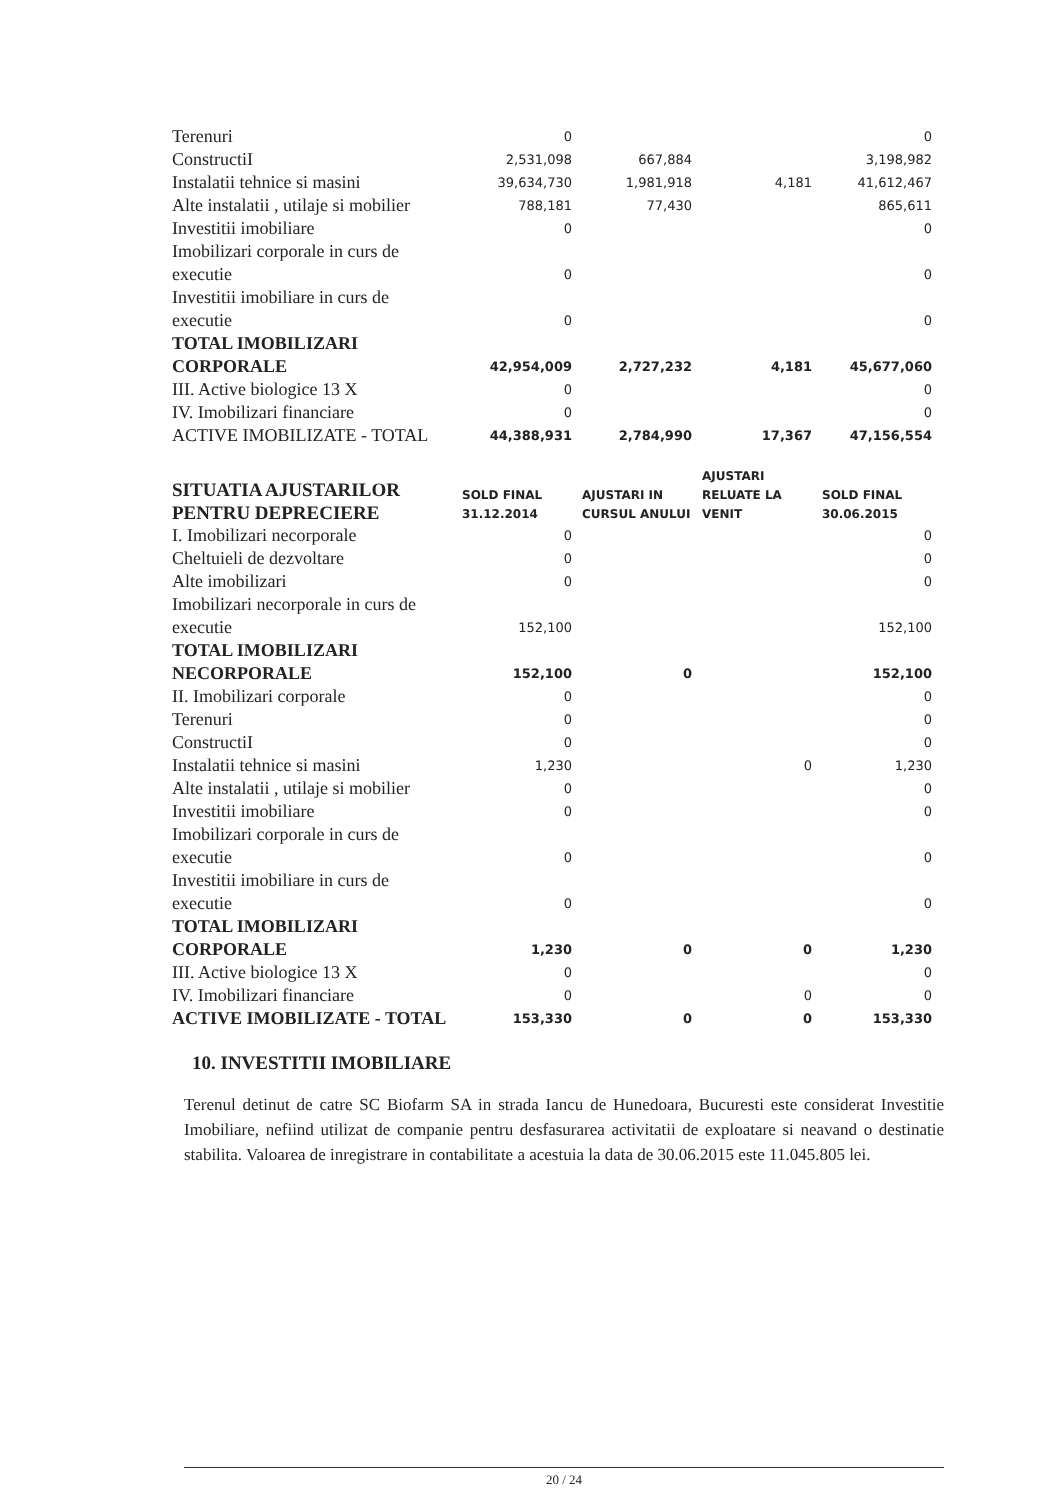| Terenuri | 0 | | | 0 |
| ConstructiI | 2,531,098 | 667,884 | | 3,198,982 |
| Instalatii tehnice si masini | 39,634,730 | 1,981,918 | 4,181 | 41,612,467 |
| Alte instalatii , utilaje si mobilier | 788,181 | 77,430 | | 865,611 |
| Investitii imobiliare | 0 | | | 0 |
| Imobilizari corporale in curs de executie | 0 | | | 0 |
| Investitii imobiliare in curs de executie | 0 | | | 0 |
| TOTAL IMOBILIZARI CORPORALE | 42,954,009 | 2,727,232 | 4,181 | 45,677,060 |
| III. Active biologice 13 X | 0 | | | 0 |
| IV. Imobilizari financiare | 0 | | | 0 |
| ACTIVE IMOBILIZATE - TOTAL | 44,388,931 | 2,784,990 | 17,367 | 47,156,554 |
| SITUATIA AJUSTARILOR PENTRU DEPRECIERE | SOLD FINAL 31.12.2014 | AJUSTARI IN CURSUL ANULUI | AJUSTARI RELUATE LA VENIT | SOLD FINAL 30.06.2015 |
| I. Imobilizari necorporale | 0 | | | 0 |
| Cheltuieli de dezvoltare | 0 | | | 0 |
| Alte imobilizari | 0 | | | 0 |
| Imobilizari necorporale in curs de executie | 152,100 | | | 152,100 |
| TOTAL IMOBILIZARI NECORPORALE | 152,100 | 0 | | 152,100 |
| II. Imobilizari corporale | 0 | | | 0 |
| Terenuri | 0 | | | 0 |
| ConstructiI | 0 | | | 0 |
| Instalatii tehnice si masini | 1,230 | | 0 | 1,230 |
| Alte instalatii , utilaje si mobilier | 0 | | | 0 |
| Investitii imobiliare | 0 | | | 0 |
| Imobilizari corporale in curs de executie | 0 | | | 0 |
| Investitii imobiliare in curs de executie | 0 | | | 0 |
| TOTAL IMOBILIZARI CORPORALE | 1,230 | 0 | 0 | 1,230 |
| III. Active biologice 13 X | 0 | | | 0 |
| IV. Imobilizari financiare | 0 | | 0 | 0 |
| ACTIVE IMOBILIZATE - TOTAL | 153,330 | 0 | 0 | 153,330 |
10. INVESTITII IMOBILIARE
Terenul detinut de catre SC Biofarm SA in strada Iancu de Hunedoara, Bucuresti este considerat Investitie Imobiliare, nefiind utilizat de companie pentru desfasurarea activitatii de exploatare si neavand o destinatie stabilita. Valoarea de inregistrare in contabilitate a acestuia la data de 30.06.2015 este 11.045.805 lei.
20 / 24